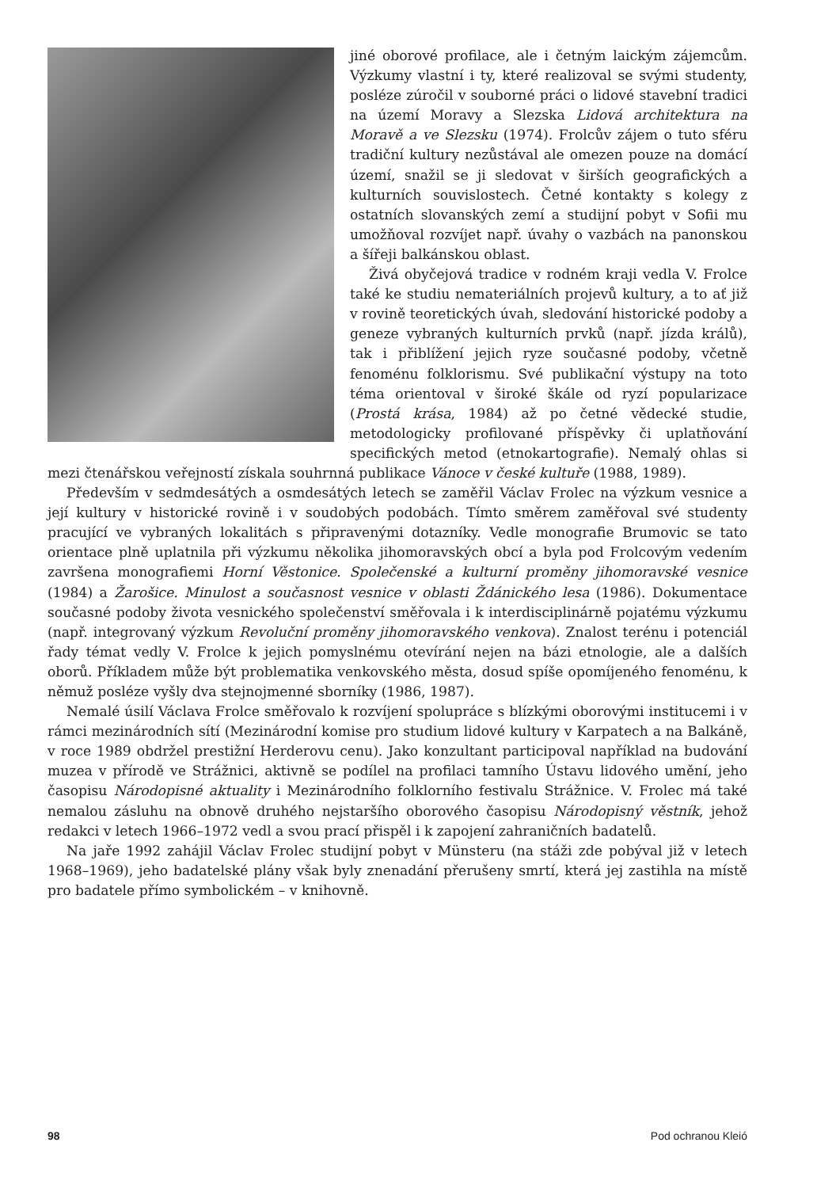jiné oborové profilace, ale i četným laickým zájemcům. Výzkumy vlastní i ty, které realizoval se svými studenty, posléze zúročil v souborné práci o lidové stavební tradici na území Moravy a Slezska Lidová architektura na Moravě a ve Slezsku (1974). Frolcův zájem o tuto sféru tradiční kultury nezůstával ale omezen pouze na domácí území, snažil se ji sledovat v širších geografických a kulturních souvislostech. Četné kontakty s kolegy z ostatních slovanských zemí a studijní pobyt v Sofii mu umožňoval rozvíjet např. úvahy o vazbách na panonskou a šířeji balkánskou oblast.
Živá obyčejová tradice v rodném kraji vedla V. Frolce také ke studiu nemateriálních projevů kultury, a to ať již v rovině teoretických úvah, sledování historické podoby a geneze vybraných kulturních prvků (např. jízda králů), tak i přiblížení jejich ryze současné podoby, včetně fenoménu folklorismu. Své publikační výstupy na toto téma orientoval v široké škále od ryzí popularizace (Prostá krása, 1984) až po četné vědecké studie, metodologicky profilované příspěvky či uplatňování specifických metod (etnokartografie). Nemalý ohlas si mezi čtenářskou veřejností získala souhrnná publikace Vánoce v české kultuře (1988, 1989).
Především v sedmdesátých a osmdesátých letech se zaměřil Václav Frolec na výzkum vesnice a její kultury v historické rovině i v soudobých podobách. Tímto směrem zaměřoval své studenty pracující ve vybraných lokalitách s připravenými dotazníky. Vedle monografie Brumovic se tato orientace plně uplatnila při výzkumu několika jihomoravských obcí a byla pod Frolcovým vedením završena monografiemi Horní Věstonice. Společenské a kulturní proměny jihomoravské vesnice (1984) a Žarošice. Minulost a současnost vesnice v oblasti Ždánického lesa (1986). Dokumentace současné podoby života vesnického společenství směřovala i k interdisciplinárně pojatému výzkumu (např. integrovaný výzkum Revoluční proměny jihomoravského venkova). Znalost terénu i potenciál řady témat vedly V. Frolce k jejich pomyslnému otevírání nejen na bázi etnologie, ale a dalších oborů. Příkladem může být problematika venkovského města, dosud spíše opomíjeného fenoménu, k němuž posléze vyšly dva stejnojmenné sborníky (1986, 1987).
Nemalé úsilí Václava Frolce směřovalo k rozvíjení spolupráce s blízkými oborovými institucemi i v rámci mezinárodních sítí (Mezinárodní komise pro studium lidové kultury v Karpatech a na Balkáně, v roce 1989 obdržel prestižní Herderovu cenu). Jako konzultant participoval například na budování muzea v přírodě ve Strážnici, aktivně se podílel na profilaci tamního Ústavu lidového umění, jeho časopisu Národopisné aktuality i Mezinárodního folklorního festivalu Strážnice. V. Frolec má také nemalou zásluhu na obnově druhého nejstaršího oborového časopisu Národopisný věstník, jehož redakci v letech 1966–1972 vedl a svou prací přispěl i k zapojení zahraničních badatelů.
Na jaře 1992 zahájil Václav Frolec studijní pobyt v Münsteru (na stáži zde pobýval již v letech 1968–1969), jeho badatelské plány však byly znenadání přerušeny smrtí, která jej zastihla na místě pro badatele přímo symbolickém – v knihovně.
98 Pod ochranou Kleió